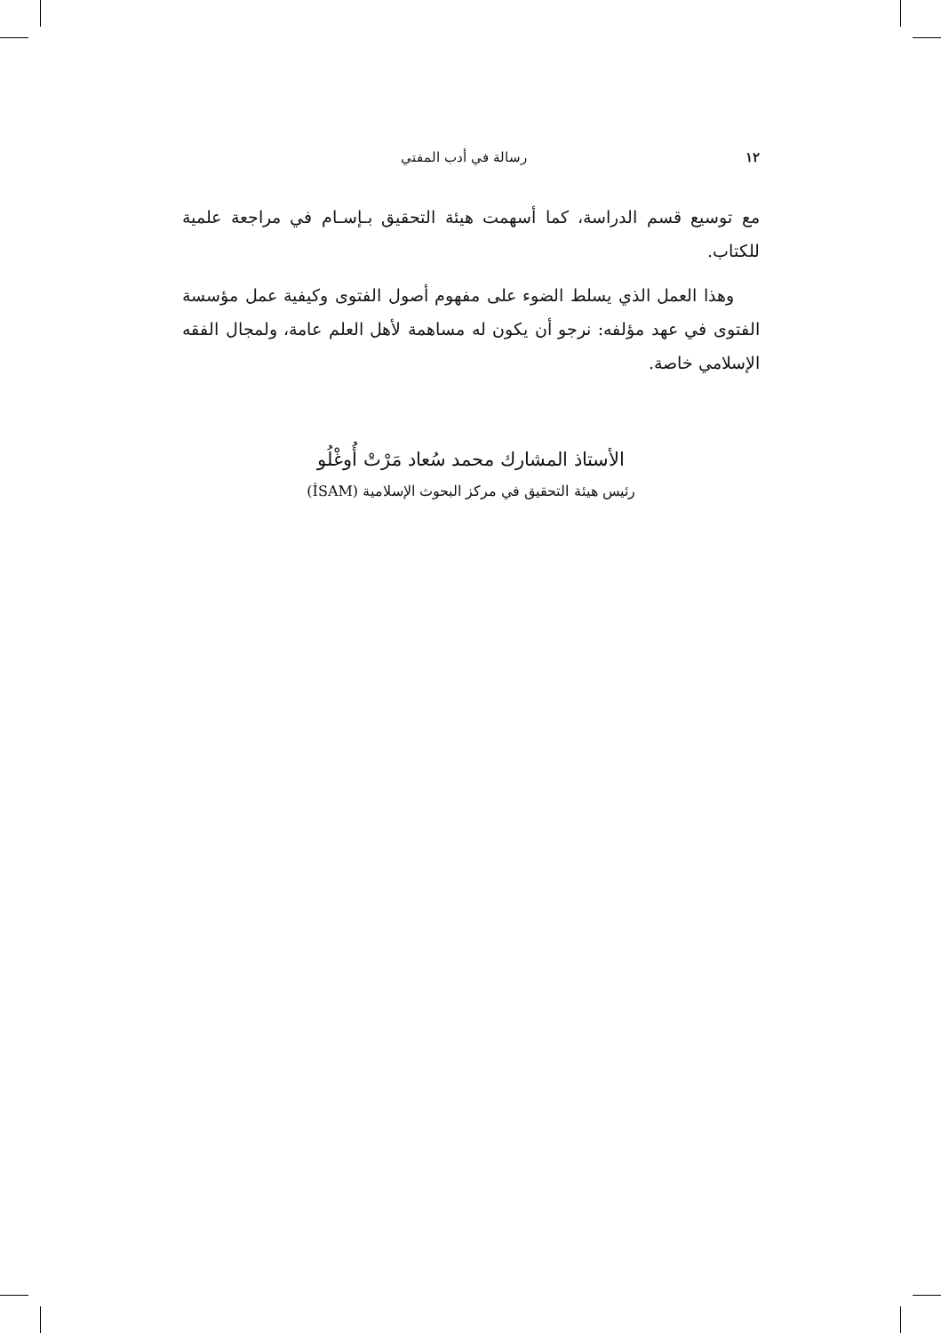١٢ رسالة في أدب المفتي
مع توسيع قسم الدراسة، كما أسهمت هيئة التحقيق بـإسـام في مراجعة علمية للكتاب.
وهذا العمل الذي يسلط الضوء على مفهوم أصول الفتوى وكيفية عمل مؤسسة الفتوى في عهد مؤلفه: نرجو أن يكون له مساهمة لأهل العلم عامة، ولمجال الفقه الإسلامي خاصة.
الأستاذ المشارك محمد سُعاد مَرْتْ أُوغْلُو
رئيس هيئة التحقيق في مركز البحوث الإسلامية (İSAM)